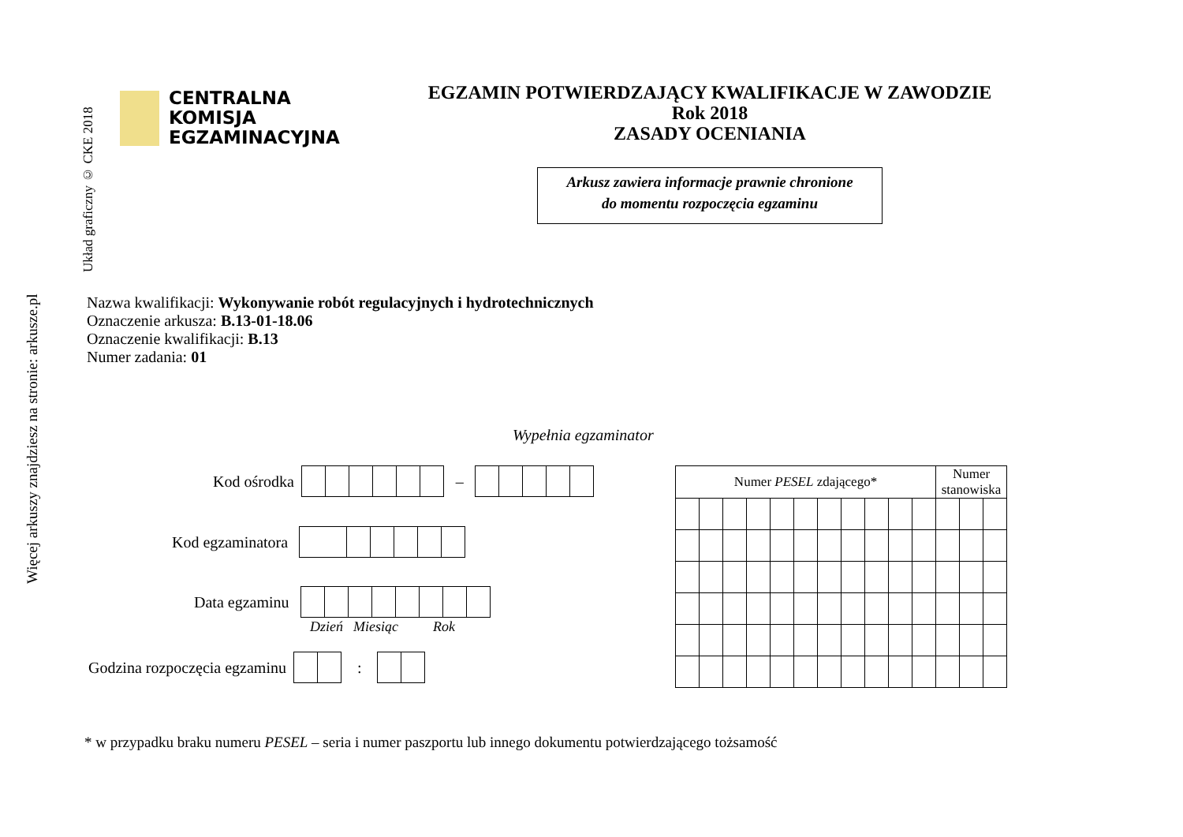Więcej arkuszy znajdziesz na stronie: arkusze.pl
Układ graficzny © CKE 2018
CENTRALNA
KOMISJA
EGZAMINACYJNA
EGZAMIN POTWIERDZAJĄCY KWALIFIKACJE W ZAWODZIE
Rok 2018
ZASADY OCENIANIA
Arkusz zawiera informacje prawnie chronione
do momentu rozpoczęcia egzaminu
Nazwa kwalifikacji: Wykonywanie robót regulacyjnych i hydrotechnicznych
Oznaczenie arkusza: B.13-01-18.06
Oznaczenie kwalifikacji: B.13
Numer zadania: 01
Wypełnia egzaminator
Kod ośrodka
–
Kod egzaminatora
Data egzaminu
Dzień Miesiąc Rok
Godzina rozpoczęcia egzaminu
:
| Numer PESEL zdającego* | | | | | | | | | | | Numer stanowiska | | |
| --- | --- | --- | --- | --- | --- | --- | --- | --- | --- | --- | --- | --- | --- |
* w przypadku braku numeru PESEL – seria i numer paszportu lub innego dokumentu potwierdzającego tożsamość